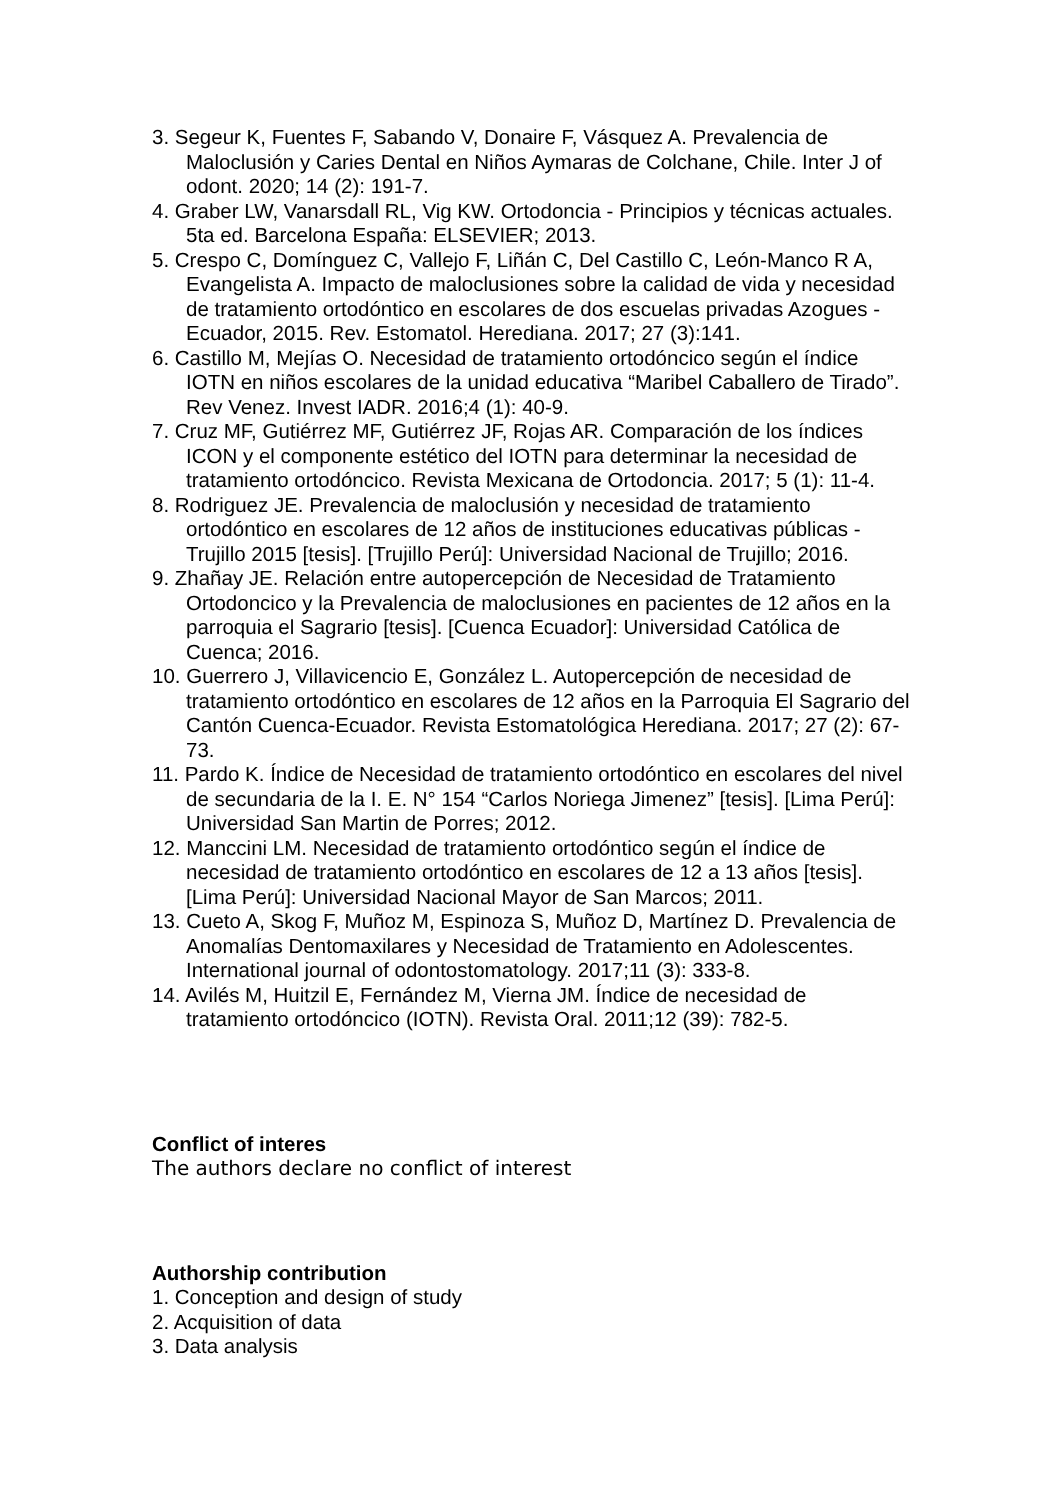3. Segeur K, Fuentes F, Sabando V, Donaire F, Vásquez A. Prevalencia de Maloclusión y Caries Dental en Niños Aymaras de Colchane, Chile. Inter J of odont. 2020; 14 (2): 191-7.
4. Graber LW, Vanarsdall RL, Vig KW. Ortodoncia - Principios y técnicas actuales. 5ta ed. Barcelona España: ELSEVIER; 2013.
5. Crespo C, Domínguez C, Vallejo F, Liñán C, Del Castillo C, León-Manco R A, Evangelista A. Impacto de maloclusiones sobre la calidad de vida y necesidad de tratamiento ortodóntico en escolares de dos escuelas privadas Azogues - Ecuador, 2015. Rev. Estomatol. Herediana. 2017; 27 (3):141.
6. Castillo M, Mejías O. Necesidad de tratamiento ortodóncico según el índice IOTN en niños escolares de la unidad educativa “Maribel Caballero de Tirado”. Rev Venez. Invest IADR. 2016;4 (1): 40-9.
7. Cruz MF, Gutiérrez MF, Gutiérrez JF, Rojas AR. Comparación de los índices ICON y el componente estético del IOTN para determinar la necesidad de tratamiento ortodóncico. Revista Mexicana de Ortodoncia. 2017; 5 (1): 11-4.
8. Rodriguez JE. Prevalencia de maloclusión y necesidad de tratamiento ortodóntico en escolares de 12 años de instituciones educativas públicas - Trujillo 2015 [tesis]. [Trujillo Perú]: Universidad Nacional de Trujillo; 2016.
9. Zhañay JE. Relación entre autopercepción de Necesidad de Tratamiento Ortodoncico y la Prevalencia de maloclusiones en pacientes de 12 años en la parroquia el Sagrario [tesis]. [Cuenca Ecuador]: Universidad Católica de Cuenca; 2016.
10. Guerrero J, Villavicencio E, González L. Autopercepción de necesidad de tratamiento ortodóntico en escolares de 12 años en la Parroquia El Sagrario del Cantón Cuenca-Ecuador. Revista Estomatológica Herediana. 2017; 27 (2): 67-73.
11. Pardo K. Índice de Necesidad de tratamiento ortodóntico en escolares del nivel de secundaria de la I. E. N° 154 “Carlos Noriega Jimenez” [tesis]. [Lima Perú]: Universidad San Martin de Porres; 2012.
12. Manccini LM. Necesidad de tratamiento ortodóntico según el índice de necesidad de tratamiento ortodóntico en escolares de 12 a 13 años [tesis]. [Lima Perú]: Universidad Nacional Mayor de San Marcos; 2011.
13. Cueto A, Skog F, Muñoz M, Espinoza S, Muñoz D, Martínez D. Prevalencia de Anomalías Dentomaxilares y Necesidad de Tratamiento en Adolescentes. International journal of odontostomatology. 2017;11 (3): 333-8.
14. Avilés M, Huitzil E, Fernández M, Vierna JM. Índice de necesidad de tratamiento ortodóncico (IOTN). Revista Oral. 2011;12 (39): 782-5.
Conflict of interes
The authors declare no conflict of interest
Authorship contribution
1. Conception and design of study
2. Acquisition of data
3. Data analysis